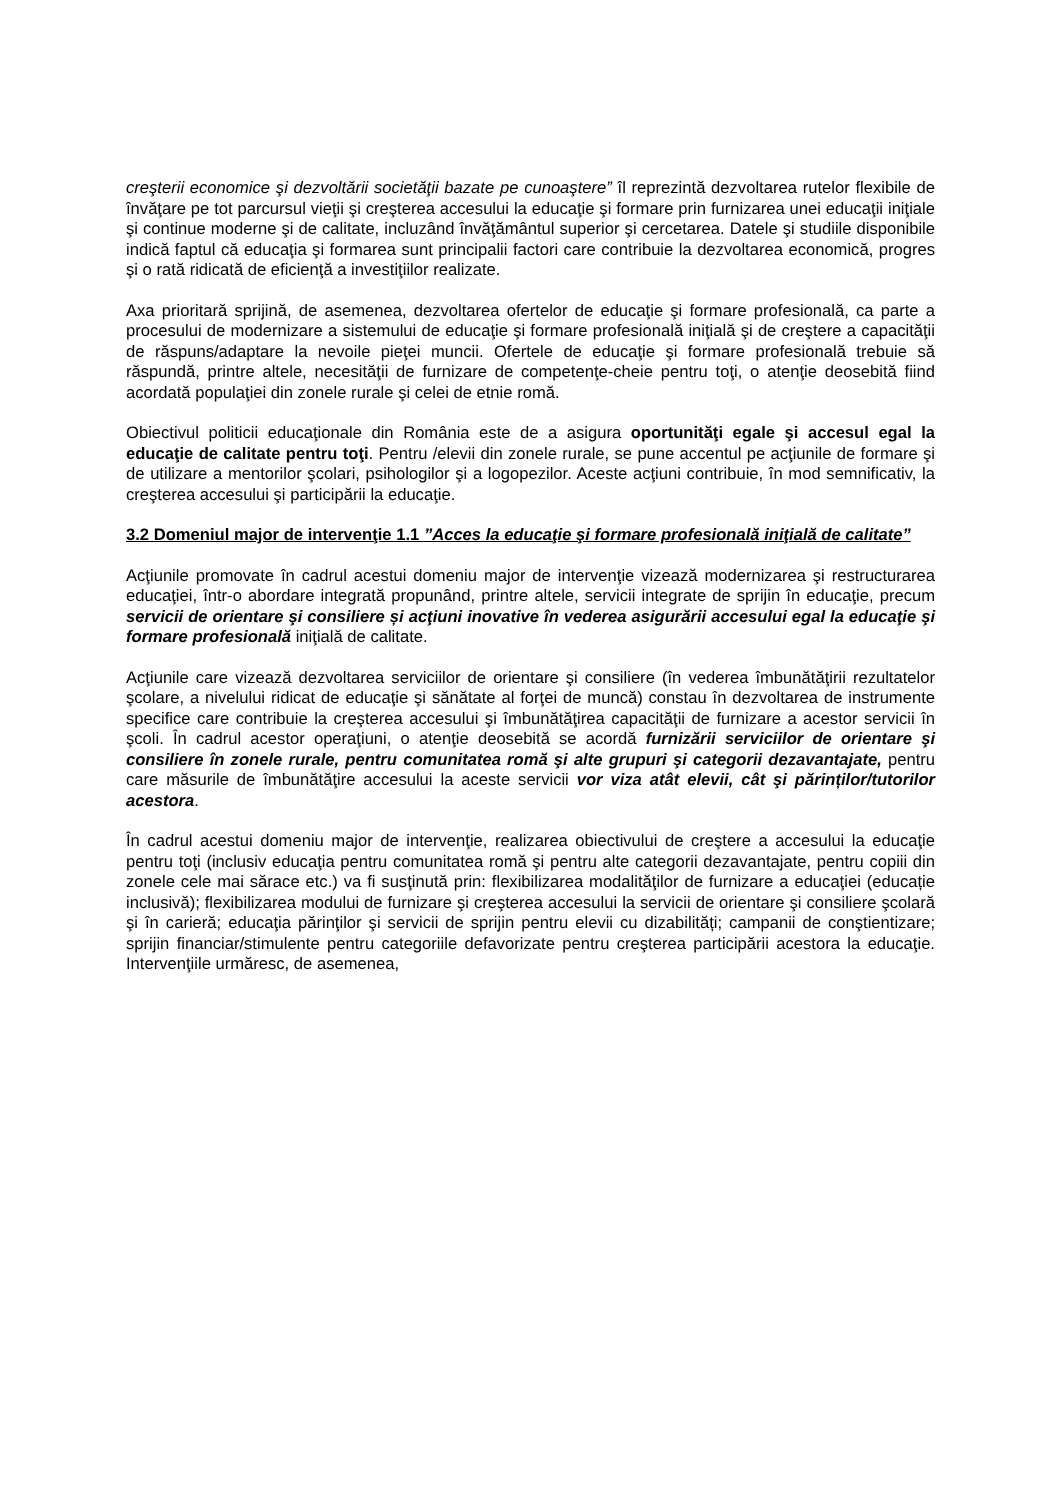creşterii economice şi dezvoltării societăţii bazate pe cunoaştere” îl reprezintă dezvoltarea rutelor flexibile de învăţare pe tot parcursul vieţii şi creşterea accesului la educaţie şi formare prin furnizarea unei educaţii iniţiale şi continue moderne şi de calitate, incluzând învăţământul superior şi cercetarea. Datele şi studiile disponibile indică faptul că educaţia şi formarea sunt principalii factori care contribuie la dezvoltarea economică, progres şi o rată ridicată de eficienţă a investiţiilor realizate.
Axa prioritară sprijină, de asemenea, dezvoltarea ofertelor de educaţie şi formare profesională, ca parte a procesului de modernizare a sistemului de educaţie şi formare profesională iniţială şi de creştere a capacităţii de răspuns/adaptare la nevoile pieţei muncii. Ofertele de educaţie şi formare profesională trebuie să răspundă, printre altele, necesităţii de furnizare de competenţe-cheie pentru toţi, o atenţie deosebită fiind acordată populaţiei din zonele rurale şi celei de etnie romă.
Obiectivul politicii educaţionale din România este de a asigura oportunităţi egale şi accesul egal la educaţie de calitate pentru toţi. Pentru /elevii din zonele rurale, se pune accentul pe acţiunile de formare şi de utilizare a mentorilor şcolari, psihologilor şi a logopezilor. Aceste acţiuni contribuie, în mod semnificativ, la creşterea accesului şi participării la educaţie.
3.2 Domeniul major de intervenţie 1.1 ”Acces la educaţie şi formare profesională iniţială de calitate”
Acţiunile promovate în cadrul acestui domeniu major de intervenţie vizează modernizarea şi restructurarea educaţiei, într-o abordare integrată propunând, printre altele, servicii integrate de sprijin în educaţie, precum servicii de orientare şi consiliere și acţiuni inovative în vederea asigurării accesului egal la educaţie şi formare profesională iniţială de calitate.
Acţiunile care vizează dezvoltarea serviciilor de orientare şi consiliere (în vederea îmbunătăţirii rezultatelor şcolare, a nivelului ridicat de educaţie şi sănătate al forţei de muncă) constau în dezvoltarea de instrumente specifice care contribuie la creşterea accesului şi îmbunătăţirea capacităţii de furnizare a acestor servicii în şcoli. În cadrul acestor operaţiuni, o atenţie deosebită se acordă furnizării serviciilor de orientare şi consiliere în zonele rurale, pentru comunitatea romă şi alte grupuri şi categorii dezavantajate, pentru care măsurile de îmbunătăţire accesului la aceste servicii vor viza atât elevii, cât şi părinților/tutorilor acestora.
În cadrul acestui domeniu major de intervenţie, realizarea obiectivului de creştere a accesului la educaţie pentru toţi (inclusiv educaţia pentru comunitatea romă şi pentru alte categorii dezavantajate, pentru copiii din zonele cele mai sărace etc.) va fi susţinută prin: flexibilizarea modalităţilor de furnizare a educaţiei (educație inclusivă); flexibilizarea modului de furnizare şi creşterea accesului la servicii de orientare şi consiliere şcolară şi în carieră; educaţia părinţilor şi servicii de sprijin pentru elevii cu dizabilități; campanii de conştientizare; sprijin financiar/stimulente pentru categoriile defavorizate pentru creşterea participării acestora la educaţie. Intervenţiile urmăresc, de asemenea,